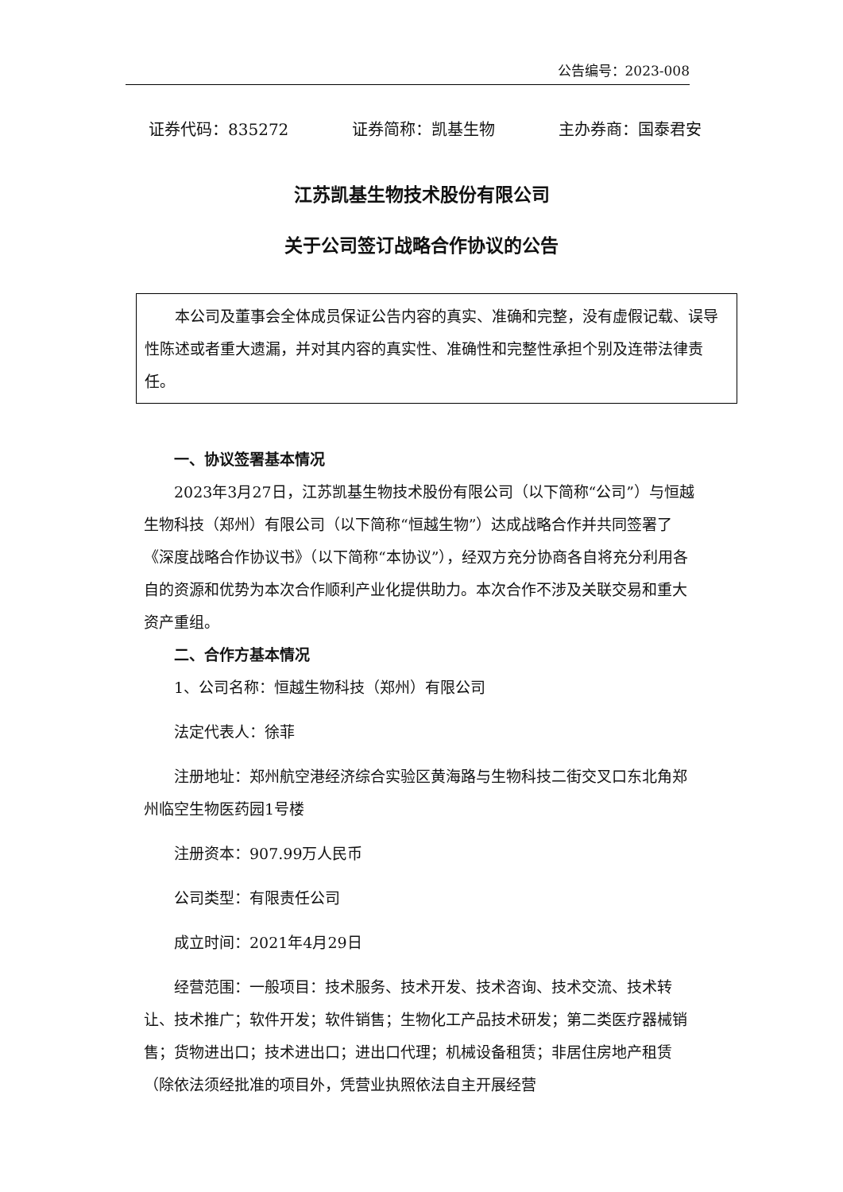公告编号：2023-008
证券代码：835272 证券简称：凯基生物 主办券商：国泰君安
江苏凯基生物技术股份有限公司
关于公司签订战略合作协议的公告
本公司及董事会全体成员保证公告内容的真实、准确和完整，没有虚假记载、误导性陈述或者重大遗漏，并对其内容的真实性、准确性和完整性承担个别及连带法律责任。
一、协议签署基本情况
2023年3月27日，江苏凯基生物技术股份有限公司（以下简称“公司”）与恒越生物科技（郑州）有限公司（以下简称“恒越生物”）达成战略合作并共同签署了《深度战略合作协议书》（以下简称“本协议”），经双方充分协商各自将充分利用各自的资源和优势为本次合作顺利产业化提供助力。本次合作不涉及关联交易和重大资产重组。
二、合作方基本情况
1、公司名称：恒越生物科技（郑州）有限公司
法定代表人：徐菲
注册地址：郑州航空港经济综合实验区黄海路与生物科技二街交叉口东北角郑州临空生物医药园1号楼
注册资本：907.99万人民币
公司类型：有限责任公司
成立时间：2021年4月29日
经营范围：一般项目：技术服务、技术开发、技术咨询、技术交流、技术转让、技术推广；软件开发；软件销售；生物化工产品技术研发；第二类医疗器械销售；货物进出口；技术进出口；进出口代理；机械设备租赁；非居住房地产租赁（除依法须经批准的项目外，凭营业执照依法自主开展经营